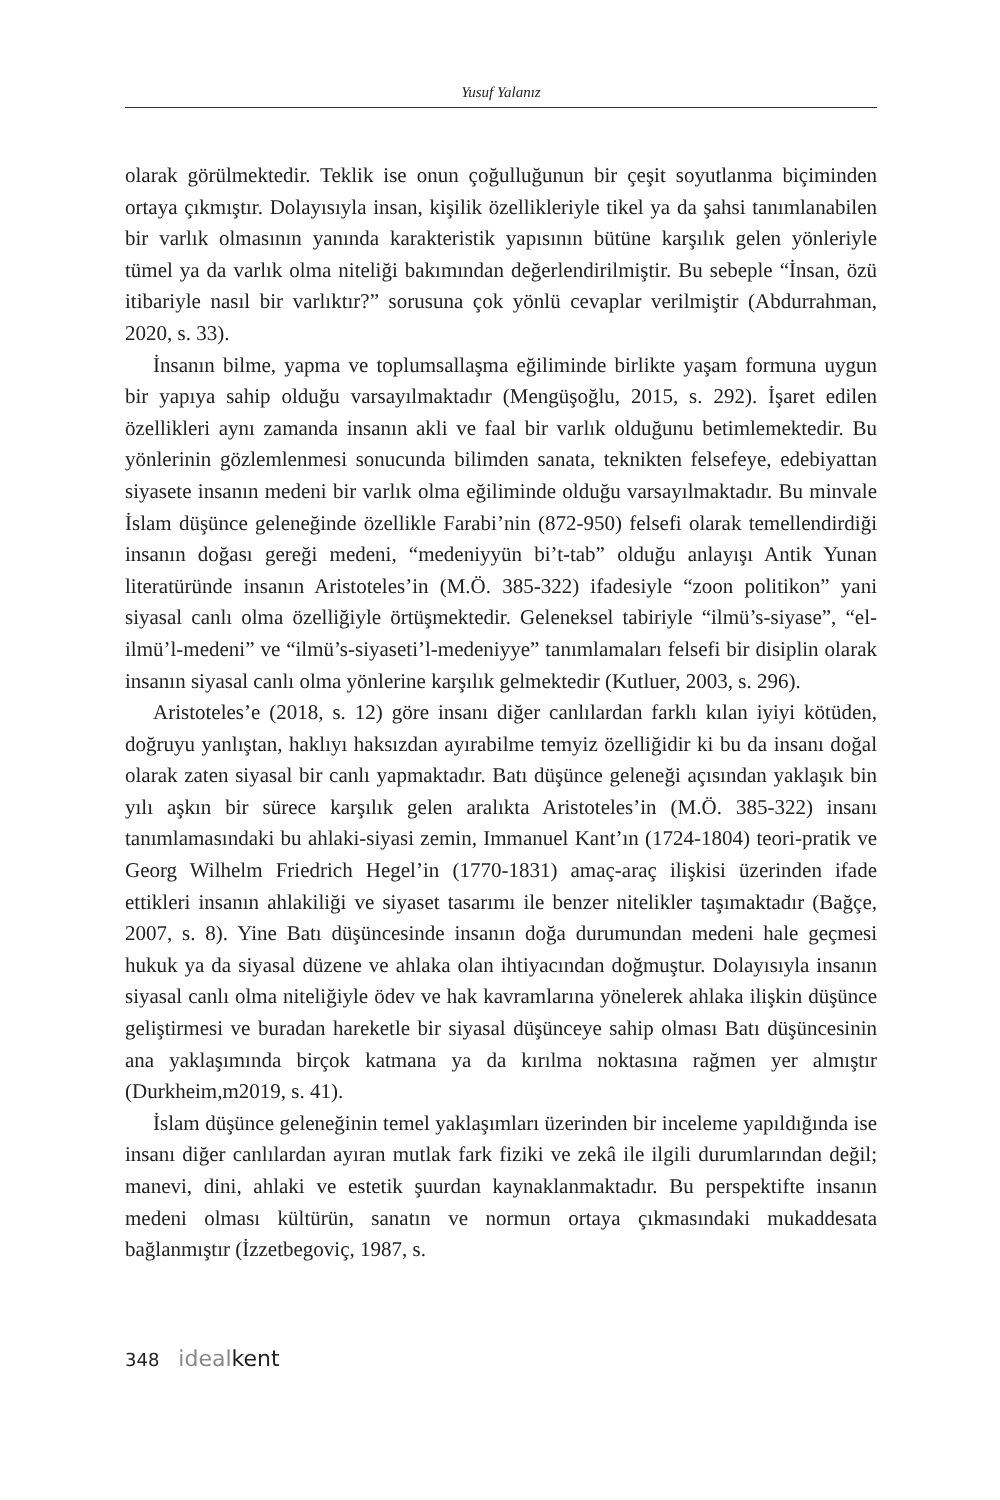Yusuf Yalanız
olarak görülmektedir. Teklik ise onun çoğulluğunun bir çeşit soyutlanma biçiminden ortaya çıkmıştır. Dolayısıyla insan, kişilik özellikleriyle tikel ya da şahsi tanımlanabilen bir varlık olmasının yanında karakteristik yapısının bütüne karşılık gelen yönleriyle tümel ya da varlık olma niteliği bakımından değerlendirilmiştir. Bu sebeple “İnsan, özü itibariyle nasıl bir varlıktır?” sorusuna çok yönlü cevaplar verilmiştir (Abdurrahman, 2020, s. 33).
İnsanın bilme, yapma ve toplumsallaşma eğiliminde birlikte yaşam formuna uygun bir yapıya sahip olduğu varsayılmaktadır (Mengüşoğlu, 2015, s. 292). İşaret edilen özellikleri aynı zamanda insanın akli ve faal bir varlık olduğunu betimlemektedir. Bu yönlerinin gözlemlenmesi sonucunda bilimden sanata, teknikten felsefeye, edebiyattan siyasete insanın medeni bir varlık olma eğiliminde olduğu varsayılmaktadır. Bu minvale İslam düşünce geleneğinde özellikle Farabi’nin (872-950) felsefi olarak temellendirdiği insanın doğası gereği medeni, “medeniyyün bi’t-tab” olduğu anlayışı Antik Yunan literatüründe insanın Aristoteles’in (M.Ö. 385-322) ifadesiyle “zoon politikon” yani siyasal canlı olma özelliğiyle örtüşmektedir. Geleneksel tabiriyle “ilmü’s-siyase”, “el-ilmü’l-medeni” ve “ilmü’s-siyaseti’l-medeniyye” tanımlamaları felsefi bir disiplin olarak insanın siyasal canlı olma yönlerine karşılık gelmektedir (Kutluer, 2003, s. 296).
Aristoteles’e (2018, s. 12) göre insanı diğer canlılardan farklı kılan iyiyi kötüden, doğruyu yanlıştan, haklıyı haksızdan ayırabilme temyiz özelliğidir ki bu da insanı doğal olarak zaten siyasal bir canlı yapmaktadır. Batı düşünce geleneği açısından yaklaşık bin yılı aşkın bir sürece karşılık gelen aralıkta Aristoteles’in (M.Ö. 385-322) insanı tanımlamasındaki bu ahlaki-siyasi zemin, Immanuel Kant’ın (1724-1804) teori-pratik ve Georg Wilhelm Friedrich Hegel’in (1770-1831) amaç-araç ilişkisi üzerinden ifade ettikleri insanın ahlakiliği ve siyaset tasarımı ile benzer nitelikler taşımaktadır (Bağçe, 2007, s. 8). Yine Batı düşüncesinde insanın doğa durumundan medeni hale geçmesi hukuk ya da siyasal düzene ve ahlaka olan ihtiyacından doğmuştur. Dolayısıyla insanın siyasal canlı olma niteliğiyle ödev ve hak kavramlarına yönelerek ahlaka ilişkin düşünce geliştirmesi ve buradan hareketle bir siyasal düşünceye sahip olması Batı düşüncesinin ana yaklaşımında birçok katmana ya da kırılma noktasına rağmen yer almıştır (Durkheim,m2019, s. 41).
İslam düşünce geleneğinin temel yaklaşımları üzerinden bir inceleme yapıldığında ise insanı diğer canlılardan ayıran mutlak fark fiziki ve zekâ ile ilgili durumlarından değil; manevi, dini, ahlaki ve estetik şuurdan kaynaklanmaktadır. Bu perspektifte insanın medeni olması kültürün, sanatın ve normun ortaya çıkmasındaki mukaddesata bağlanmıştır (İzzetbegoviç, 1987, s.
348 ideal kent